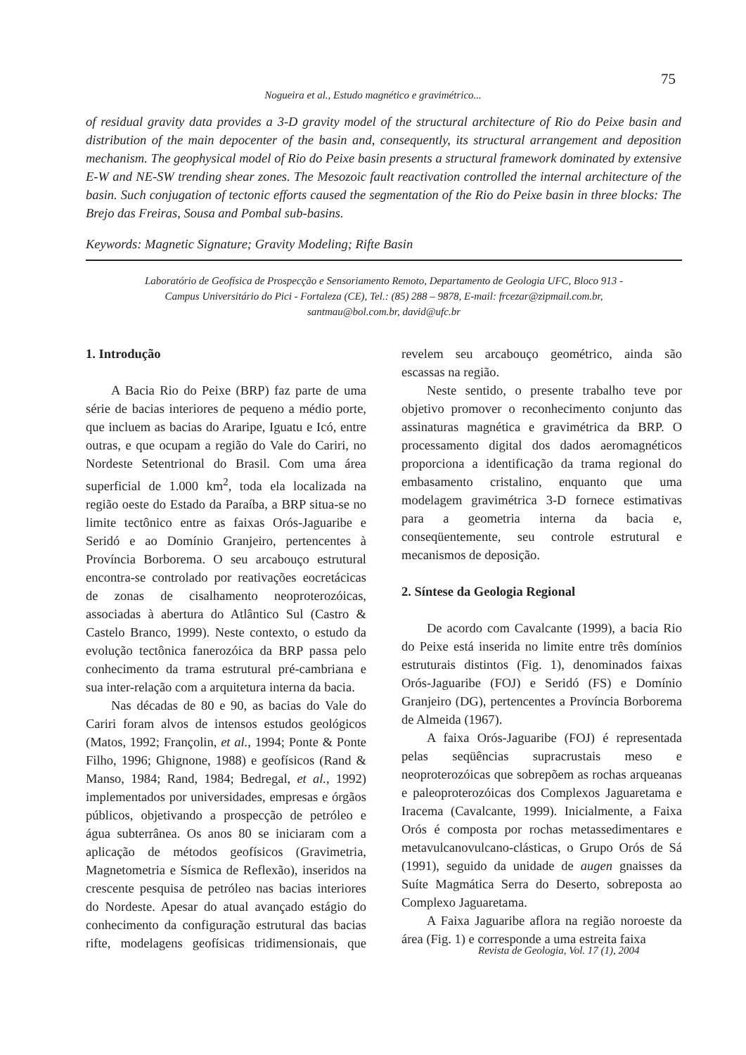75
Nogueira et al., Estudo magnético e gravimétrico...
of residual gravity data provides a 3-D gravity model of the structural architecture of Rio do Peixe basin and distribution of the main depocenter of the basin and, consequently, its structural arrangement and deposition mechanism. The geophysical model of Rio do Peixe basin presents a structural framework dominated by extensive E-W and NE-SW trending shear zones. The Mesozoic fault reactivation controlled the internal architecture of the basin. Such conjugation of tectonic efforts caused the segmentation of the Rio do Peixe basin in three blocks: The Brejo das Freiras, Sousa and Pombal sub-basins.
Keywords: Magnetic Signature; Gravity Modeling; Rifte Basin
Laboratório de Geofísica de Prospecção e Sensoriamento Remoto, Departamento de Geologia UFC, Bloco 913 -
Campus Universitário do Pici - Fortaleza (CE), Tel.: (85) 288 – 9878, E-mail: frcezar@zipmail.com.br,
santmau@bol.com.br, david@ufc.br
1. Introdução
A Bacia Rio do Peixe (BRP) faz parte de uma série de bacias interiores de pequeno a médio porte, que incluem as bacias do Araripe, Iguatu e Icó, entre outras, e que ocupam a região do Vale do Cariri, no Nordeste Setentrional do Brasil. Com uma área superficial de 1.000 km<sup>2</sup>, toda ela localizada na região oeste do Estado da Paraíba, a BRP situa-se no limite tectônico entre as faixas Orós-Jaguaribe e Seridó e ao Domínio Granjeiro, pertencentes à Província Borborema. O seu arcabouço estrutural encontra-se controlado por reativações eocretácicas de zonas de cisalhamento neoproterozóicas, associadas à abertura do Atlântico Sul (Castro & Castelo Branco, 1999). Neste contexto, o estudo da evolução tectônica fanerozóica da BRP passa pelo conhecimento da trama estrutural pré-cambriana e sua inter-relação com a arquitetura interna da bacia.
Nas décadas de 80 e 90, as bacias do Vale do Cariri foram alvos de intensos estudos geológicos (Matos, 1992; Françolin, et al., 1994; Ponte & Ponte Filho, 1996; Ghignone, 1988) e geofísicos (Rand & Manso, 1984; Rand, 1984; Bedregal, et al., 1992) implementados por universidades, empresas e órgãos públicos, objetivando a prospecção de petróleo e água subterrânea. Os anos 80 se iniciaram com a aplicação de métodos geofísicos (Gravimetria, Magnetometria e Sísmica de Reflexão), inseridos na crescente pesquisa de petróleo nas bacias interiores do Nordeste. Apesar do atual avançado estágio do conhecimento da configuração estrutural das bacias rifte, modelagens geofísicas tridimensionais, que revelem seu arcabouço geométrico, ainda são escassas na região.
Neste sentido, o presente trabalho teve por objetivo promover o reconhecimento conjunto das assinaturas magnética e gravimétrica da BRP. O processamento digital dos dados aeromagnéticos proporciona a identificação da trama regional do embasamento cristalino, enquanto que uma modelagem gravimétrica 3-D fornece estimativas para a geometria interna da bacia e, conseqüentemente, seu controle estrutural e mecanismos de deposição.
2. Síntese da Geologia Regional
De acordo com Cavalcante (1999), a bacia Rio do Peixe está inserida no limite entre três domínios estruturais distintos (Fig. 1), denominados faixas Orós-Jaguaribe (FOJ) e Seridó (FS) e Domínio Granjeiro (DG), pertencentes a Província Borborema de Almeida (1967).
A faixa Orós-Jaguaribe (FOJ) é representada pelas seqüências supracrustais meso e neoproterozóicas que sobrepõem as rochas arqueanas e paleoproterozóicas dos Complexos Jaguaretama e Iracema (Cavalcante, 1999). Inicialmente, a Faixa Orós é composta por rochas metassedimentares e metavulcanovulcano-clásticas, o Grupo Orós de Sá (1991), seguido da unidade de augen gnaisses da Suíte Magmática Serra do Deserto, sobreposta ao Complexo Jaguaretama.
A Faixa Jaguaribe aflora na região noroeste da área (Fig. 1) e corresponde a uma estreita faixa
Revista de Geologia, Vol. 17 (1), 2004